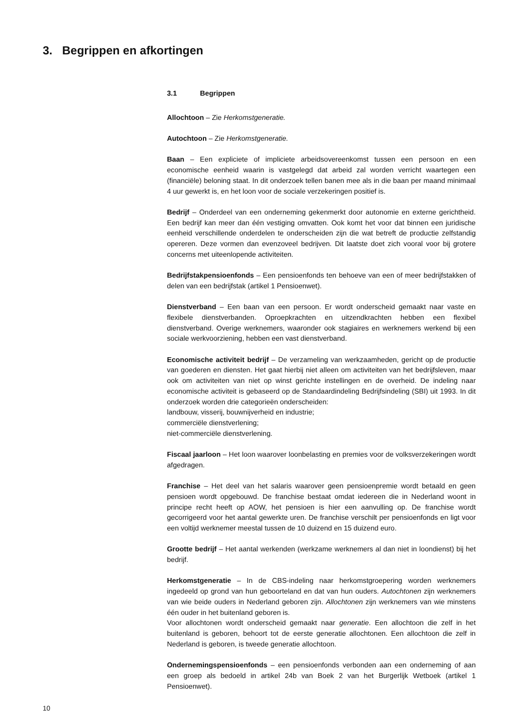3. Begrippen en afkortingen
3.1 Begrippen
Allochtoon – Zie Herkomstgeneratie.
Autochtoon – Zie Herkomstgeneratie.
Baan – Een expliciete of impliciete arbeidsovereenkomst tussen een persoon en een economische eenheid waarin is vastgelegd dat arbeid zal worden verricht waartegen een (financiële) beloning staat. In dit onderzoek tellen banen mee als in die baan per maand minimaal 4 uur gewerkt is, en het loon voor de sociale verzekeringen positief is.
Bedrijf – Onderdeel van een onderneming gekenmerkt door autonomie en externe gerichtheid. Een bedrijf kan meer dan één vestiging omvatten. Ook komt het voor dat binnen een juridische eenheid verschillende onderdelen te onderscheiden zijn die wat betreft de productie zelfstandig opereren. Deze vormen dan evenzoveel bedrijven. Dit laatste doet zich vooral voor bij grotere concerns met uiteenlopende activiteiten.
Bedrijfstakpensioenfonds – Een pensioenfonds ten behoeve van een of meer bedrijfstakken of delen van een bedrijfstak (artikel 1 Pensioenwet).
Dienstverband – Een baan van een persoon. Er wordt onderscheid gemaakt naar vaste en flexibele dienstverbanden. Oproepkrachten en uitzendkrachten hebben een flexibel dienstverband. Overige werknemers, waaronder ook stagiaires en werknemers werkend bij een sociale werkvoorziening, hebben een vast dienstverband.
Economische activiteit bedrijf – De verzameling van werkzaamheden, gericht op de productie van goederen en diensten. Het gaat hierbij niet alleen om activiteiten van het bedrijfsleven, maar ook om activiteiten van niet op winst gerichte instellingen en de overheid. De indeling naar economische activiteit is gebaseerd op de Standaardindeling Bedrijfsindeling (SBI) uit 1993. In dit onderzoek worden drie categorieën onderscheiden:
landbouw, visserij, bouwnijverheid en industrie;
commerciële dienstverlening;
niet-commerciële dienstverlening.
Fiscaal jaarloon – Het loon waarover loonbelasting en premies voor de volksverzekeringen wordt afgedragen.
Franchise – Het deel van het salaris waarover geen pensioenpremie wordt betaald en geen pensioen wordt opgebouwd. De franchise bestaat omdat iedereen die in Nederland woont in principe recht heeft op AOW, het pensioen is hier een aanvulling op. De franchise wordt gecorrigeerd voor het aantal gewerkte uren. De franchise verschilt per pensioenfonds en ligt voor een voltijd werknemer meestal tussen de 10 duizend en 15 duizend euro.
Grootte bedrijf – Het aantal werkenden (werkzame werknemers al dan niet in loondienst) bij het bedrijf.
Herkomstgeneratie – In de CBS-indeling naar herkomstgroepering worden werknemers ingedeeld op grond van hun geboorteland en dat van hun ouders. Autochtonen zijn werknemers van wie beide ouders in Nederland geboren zijn. Allochtonen zijn werknemers van wie minstens één ouder in het buitenland geboren is.
Voor allochtonen wordt onderscheid gemaakt naar generatie. Een allochtoon die zelf in het buitenland is geboren, behoort tot de eerste generatie allochtonen. Een allochtoon die zelf in Nederland is geboren, is tweede generatie allochtoon.
Ondernemingspensioenfonds – een pensioenfonds verbonden aan een onderneming of aan een groep als bedoeld in artikel 24b van Boek 2 van het Burgerlijk Wetboek (artikel 1 Pensioenwet).
10